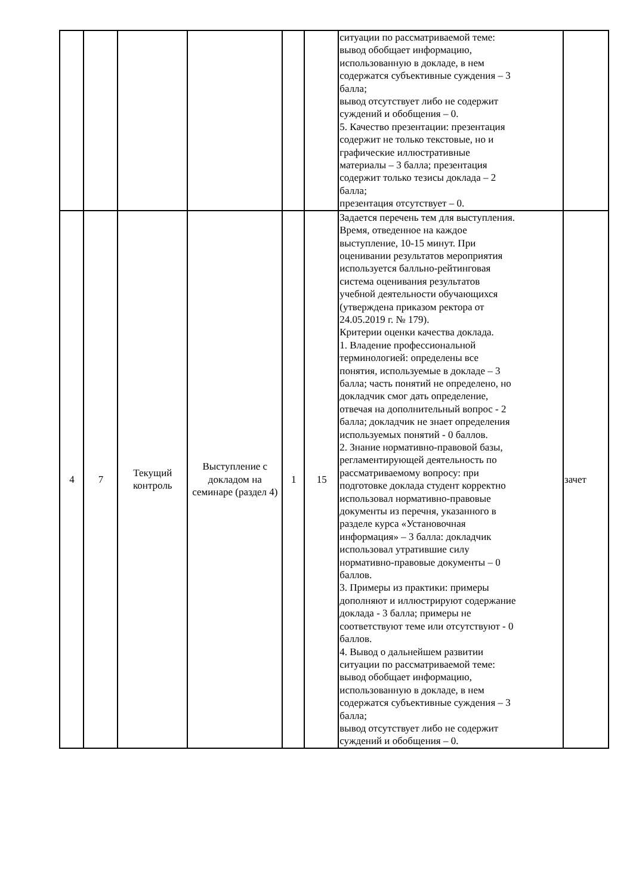| | | | | | | ситуации по рассматриваемой теме: вывод обобщает информацию, использованную в докладе, в нем содержатся субъективные суждения – 3 балла; вывод отсутствует либо не содержит суждений и обобщения – 0. 5. Качество презентации: презентация содержит не только текстовые, но и графические иллюстративные материалы – 3 балла; презентация содержит только тезисы доклада – 2 балла; презентация отсутствует – 0. | |
| 4 | 7 | Текущий контроль | Выступление с докладом на семинаре (раздел 4) | 1 | 15 | Задается перечень тем для выступления. Время, отведенное на каждое выступление, 10-15 минут. При оценивании результатов мероприятия используется балльно-рейтинговая система оценивания результатов учебной деятельности обучающихся (утверждена приказом ректора от 24.05.2019 г. № 179). Критерии оценки качества доклада. 1. Владение профессиональной терминологией: определены все понятия, используемые в докладе – 3 балла; часть понятий не определено, но докладчик смог дать определение, отвечая на дополнительный вопрос - 2 балла; докладчик не знает определения используемых понятий - 0 баллов. 2. Знание нормативно-правовой базы, регламентирующей деятельность по рассматриваемому вопросу: при подготовке доклада студент корректно использовал нормативно-правовые документы из перечня, указанного в разделе курса «Установочная информация» – 3 балла: докладчик использовал утратившие силу нормативно-правовые документы – 0 баллов. 3. Примеры из практики: примеры дополняют и иллюстрируют содержание доклада - 3 балла; примеры не соответствуют теме или отсутствуют - 0 баллов. 4. Вывод о дальнейшем развитии ситуации по рассматриваемой теме: вывод обобщает информацию, использованную в докладе, в нем содержатся субъективные суждения – 3 балла; вывод отсутствует либо не содержит суждений и обобщения – 0. | зачет |